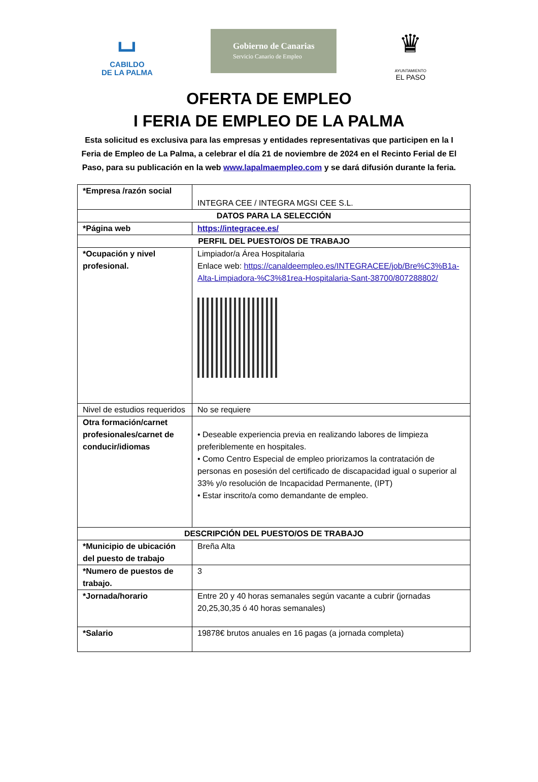⌴
CABILDO
DE LA PALMA
Gobierno de Canarias
Servicio Canario de Empleo
♛
AYUNTAMIENTO
EL PASO
OFERTA DE EMPLEO
I FERIA DE EMPLEO DE LA PALMA
Esta solicitud es exclusiva para las empresas y entidades representativas que participen en la I Feria de Empleo de La Palma, a celebrar el día 21 de noviembre de 2024 en el Recinto Ferial de El Paso, para su publicación en la web www.lapalmaempleo.com y se dará difusión durante la feria.
| *Empresa /razón social | INTEGRA CEE / INTEGRA MGSI CEE S.L. |
| DATOS PARA LA SELECCIÓN | |
| *Página web | https://integracee.es/ |
| PERFIL DEL PUESTO/OS DE TRABAJO | |
| *Ocupación y nivel profesional. | Limpiador/a Área Hospitalaria Enlace web: https://canaldeempleo.es/INTEGRACEE/job/Bre%C3%B1a-Alta-Limpiadora-%C3%81rea-Hospitalaria-Sant-38700/807288802/ |
| Nivel de estudios requeridos | No se requiere |
| Otra formación/carnet profesionales/carnet de conducir/idiomas | • Deseable experiencia previa en realizando labores de limpieza preferiblemente en hospitales. • Como Centro Especial de empleo priorizamos la contratación de personas en posesión del certificado de discapacidad igual o superior al 33% y/o resolución de Incapacidad Permanente, (IPT) • Estar inscrito/a como demandante de empleo. |
| DESCRIPCIÓN DEL PUESTO/OS DE TRABAJO | |
| *Municipio de ubicación del puesto de trabajo | Breña Alta |
| *Numero de puestos de trabajo. | 3 |
| *Jornada/horario | Entre 20 y 40 horas semanales según vacante a cubrir (jornadas 20,25,30,35 ó 40 horas semanales) |
| *Salario | 19878€ brutos anuales en 16 pagas (a jornada completa) |